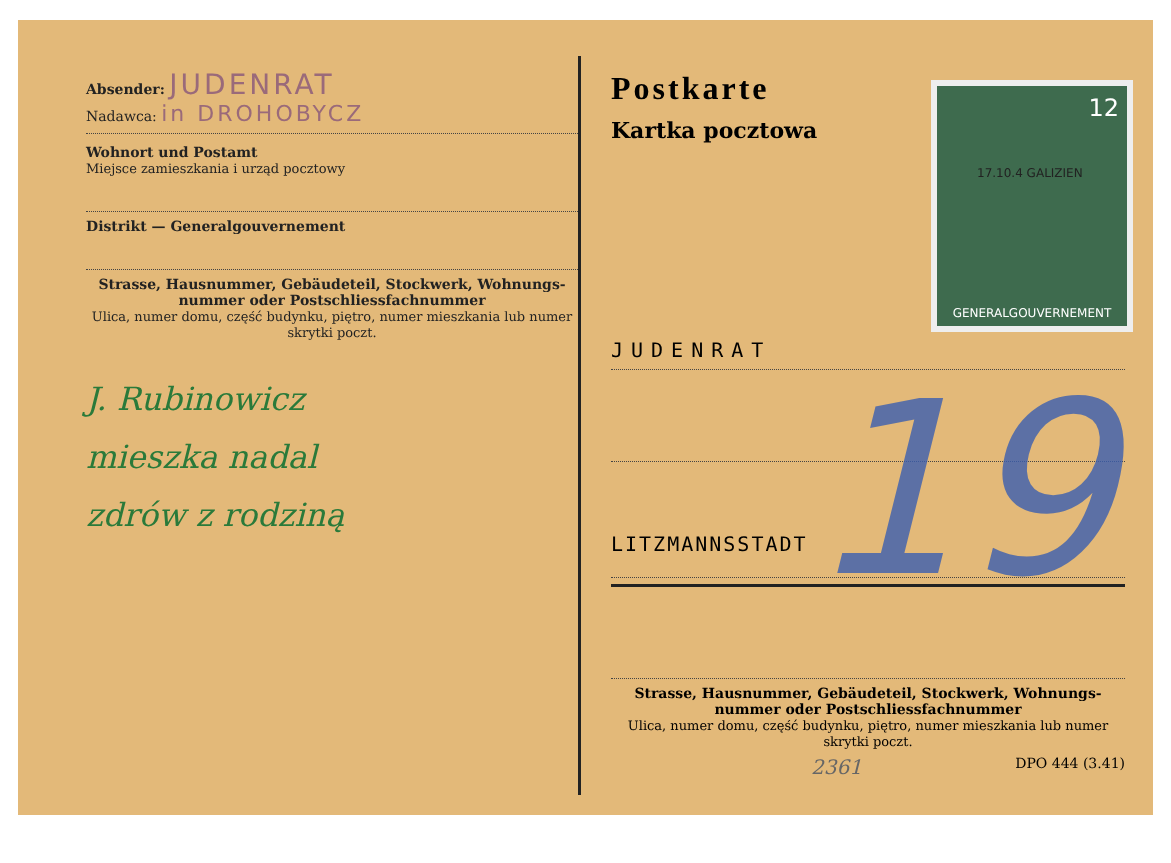Absender: JUDENRAT
Nadawca: in DROHOBYCZ
Wohnort und Postamt
Miejsce zamieszkania i urząd pocztowy
Distrikt — Generalgouvernement
Strasse, Hausnummer, Gebäudeteil, Stockwerk, Wohnungs- nummer oder Postschliessfachnummer
Ulica, numer domu, część budynku, piętro, numer mieszkania lub numer skrytki poczt.
J. Rubinowicz
mieszka nadal
zdrów z rodziną
Postkarte
Kartka pocztowa
12
GENERALGOUVERNEMENT
17.10.4 GALIZIEN
JUDENRAT
LITZMANNSSTADT
Strasse, Hausnummer, Gebäudeteil, Stockwerk, Wohnungs- nummer oder Postschliessfachnummer
Ulica, numer domu, część budynku, piętro, numer mieszkania lub numer skrytki poczt.
2361 DPO 444 (3.41)
19